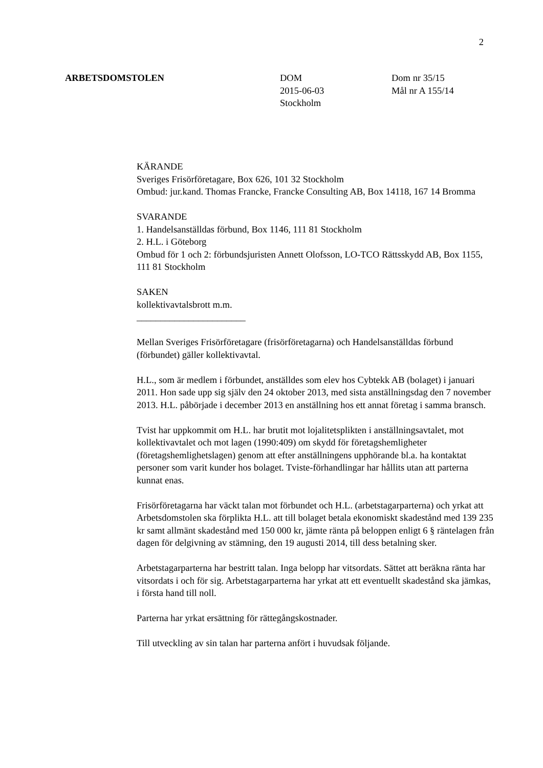2
ARBETSDOMSTOLEN DOM
2015-06-03
Stockholm
Dom nr 35/15
Mål nr A 155/14
KÄRANDE
Sveriges Frisörföretagare, Box 626, 101 32 Stockholm
Ombud: jur.kand. Thomas Francke, Francke Consulting AB, Box 14118, 167 14 Bromma
SVARANDE
1. Handelsanställdas förbund, Box 1146, 111 81 Stockholm
2. H.L. i Göteborg
Ombud för 1 och 2: förbundsjuristen Annett Olofsson, LO-TCO Rättsskydd AB, Box 1155, 111 81 Stockholm
SAKEN
kollektivavtalsbrott m.m.
_______________________
Mellan Sveriges Frisörföretagare (frisörföretagarna) och Handelsanställdas förbund (förbundet) gäller kollektivavtal.
H.L., som är medlem i förbundet, anställdes som elev hos Cybtekk AB (bolaget) i januari 2011. Hon sade upp sig själv den 24 oktober 2013, med sista anställningsdag den 7 november 2013. H.L. påbörjade i december 2013 en anställning hos ett annat företag i samma bransch.
Tvist har uppkommit om H.L. har brutit mot lojalitetsplikten i anställningsavtalet, mot kollektivavtalet och mot lagen (1990:409) om skydd för företagshemligheter (företagshemlighetslagen) genom att efter anställningens upphörande bl.a. ha kontaktat personer som varit kunder hos bolaget. Tviste-förhandlingar har hållits utan att parterna kunnat enas.
Frisörföretagarna har väckt talan mot förbundet och H.L. (arbetstagarparterna) och yrkat att Arbetsdomstolen ska förplikta H.L. att till bolaget betala ekonomiskt skadestånd med 139 235 kr samt allmänt skadestånd med 150 000 kr, jämte ränta på beloppen enligt 6 § räntelagen från dagen för delgivning av stämning, den 19 augusti 2014, till dess betalning sker.
Arbetstagarparterna har bestritt talan. Inga belopp har vitsordats. Sättet att beräkna ränta har vitsordats i och för sig. Arbetstagarparterna har yrkat att ett eventuellt skadestånd ska jämkas, i första hand till noll.
Parterna har yrkat ersättning för rättegångskostnader.
Till utveckling av sin talan har parterna anfört i huvudsak följande.